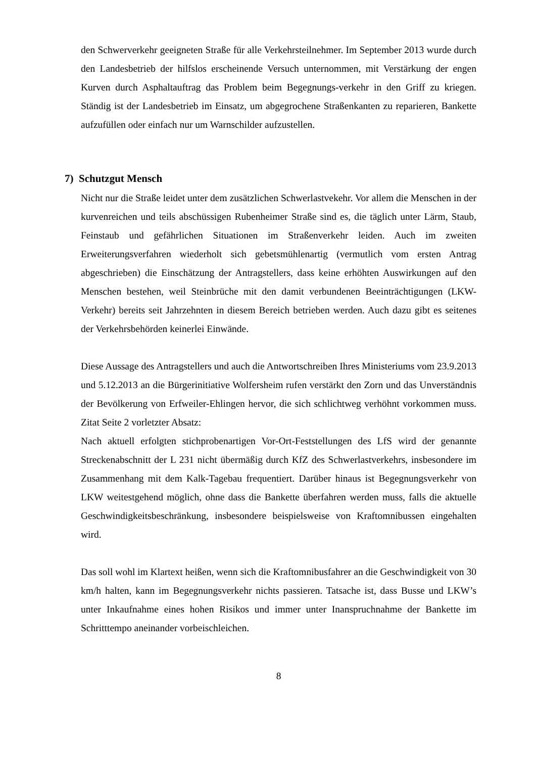den Schwerverkehr geeigneten Straße für alle Verkehrsteilnehmer. Im September 2013 wurde durch den Landesbetrieb der hilfslos erscheinende Versuch unternommen, mit Verstärkung der engen Kurven durch Asphaltauftrag das Problem beim Begegnungs-verkehr in den Griff zu kriegen. Ständig ist der Landesbetrieb im Einsatz, um abgegrochene Straßenkanten zu reparieren, Bankette aufzufüllen oder einfach nur um Warnschilder aufzustellen.
7) Schutzgut Mensch
Nicht nur die Straße leidet unter dem zusätzlichen Schwerlastvekehr. Vor allem die Menschen in der kurvenreichen und teils abschüssigen Rubenheimer Straße sind es, die täglich unter Lärm, Staub, Feinstaub und gefährlichen Situationen im Straßenverkehr leiden. Auch im zweiten Erweiterungsverfahren wiederholt sich gebetsmühlenartig (vermutlich vom ersten Antrag abgeschrieben) die Einschätzung der Antragstellers, dass keine erhöhten Auswirkungen auf den Menschen bestehen, weil Steinbrüche mit den damit verbundenen Beeinträchtigungen (LKW-Verkehr) bereits seit Jahrzehnten in diesem Bereich betrieben werden. Auch dazu gibt es seitenes der Verkehrsbehörden keinerlei Einwände.
Diese Aussage des Antragstellers und auch die Antwortschreiben Ihres Ministeriums vom 23.9.2013 und 5.12.2013 an die Bürgerinitiative Wolfersheim rufen verstärkt den Zorn und das Unverständnis der Bevölkerung von Erfweiler-Ehlingen hervor, die sich schlichtweg verhöhnt vorkommen muss. Zitat Seite 2 vorletzter Absatz:
Nach aktuell erfolgten stichprobenartigen Vor-Ort-Feststellungen des LfS wird der genannte Streckenabschnitt der L 231 nicht übermäßig durch KfZ des Schwerlastverkehrs, insbesondere im Zusammenhang mit dem Kalk-Tagebau frequentiert. Darüber hinaus ist Begegnungsverkehr von LKW weitestgehend möglich, ohne dass die Bankette überfahren werden muss, falls die aktuelle Geschwindigkeitsbeschränkung, insbesondere beispielsweise von Kraftomnibussen eingehalten wird.
Das soll wohl im Klartext heißen, wenn sich die Kraftomnibusfahrer an die Geschwindigkeit von 30 km/h halten, kann im Begegnungsverkehr nichts passieren. Tatsache ist, dass Busse und LKW’s unter Inkaufnahme eines hohen Risikos und immer unter Inanspruchnahme der Bankette im Schritttempo aneinander vorbeischleichen.
8